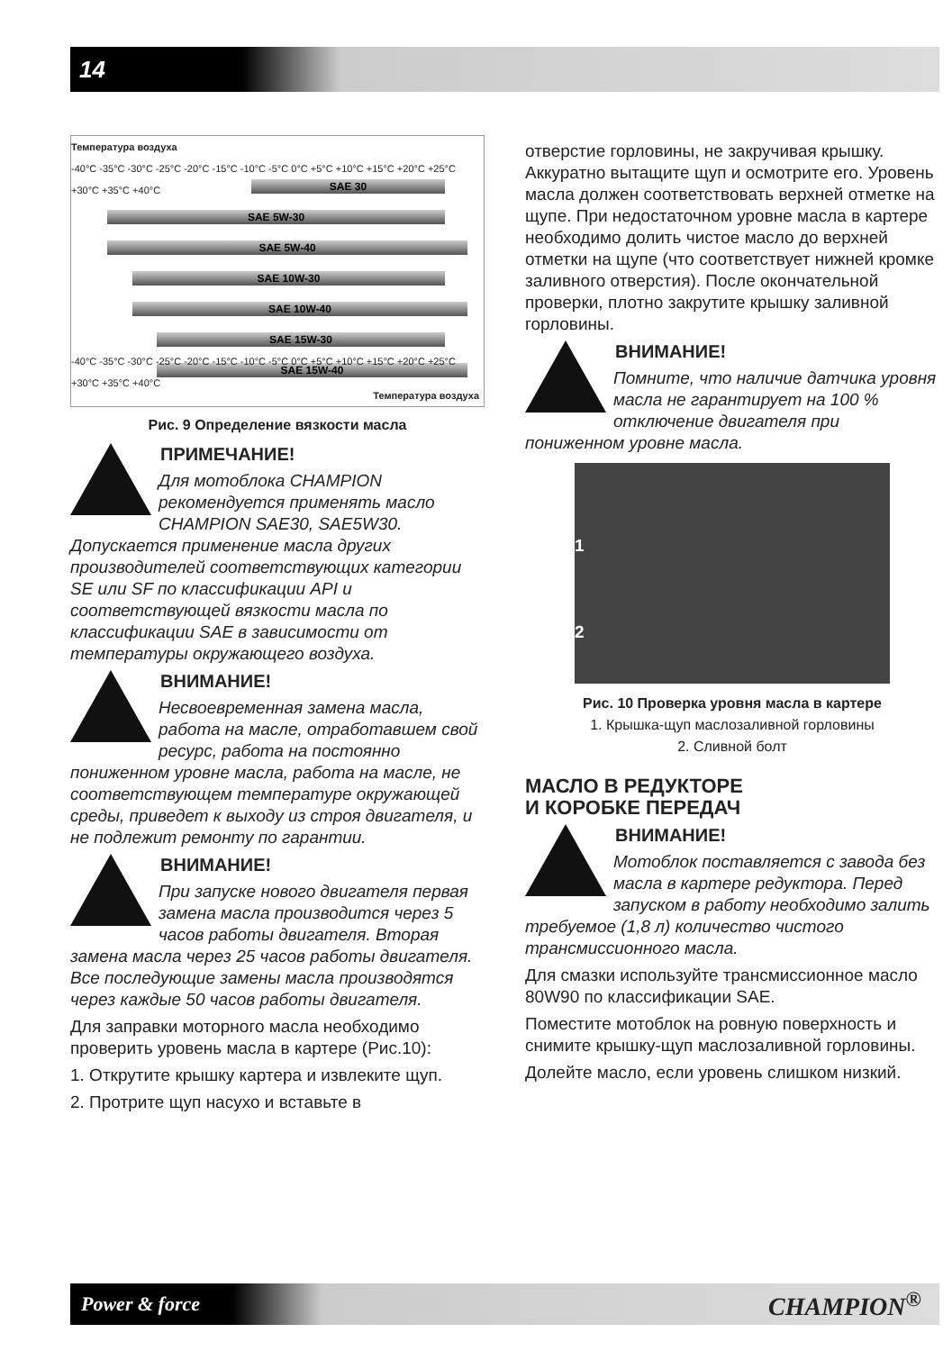14
Температура воздуха
-40°C -35°C -30°C -25°C -20°C -15°C -10°C -5°C 0°C +5°C +10°C +15°C +20°C +25°C +30°C +35°C +40°C
SAE 30
SAE 5W-30
SAE 5W-40
SAE 10W-30
SAE 10W-40
SAE 15W-30
SAE 15W-40
-40°C -35°C -30°C -25°C -20°C -15°C -10°C -5°C 0°C +5°C +10°C +15°C +20°C +25°C +30°C +35°C +40°C
Температура воздуха
Рис. 9 Определение вязкости масла
ПРИМЕЧАНИЕ!
Для мотоблока CHAMPION рекомендуется применять масло CHAMPION SAE30, SAE5W30. Допускается применение масла других производителей соответствующих категории SE или SF по классификации API и соответствующей вязкости масла по классификации SAE в зависимости от температуры окружающего воздуха.
ВНИМАНИЕ!
Несвоевременная замена масла, работа на масле, отработавшем свой ресурс, работа на постоянно пониженном уровне масла, работа на масле, не соответствующем температуре окружающей среды, приведет к выходу из строя двигателя, и не подлежит ремонту по гарантии.
ВНИМАНИЕ!
При запуске нового двигателя первая замена масла производится через 5 часов работы двигателя. Вторая замена масла через 25 часов работы двигателя. Все последующие замены масла производятся через каждые 50 часов работы двигателя.
Для заправки моторного масла необходимо проверить уровень масла в картере (Рис.10):
1. Открутите крышку картера и извлеките щуп.
2. Протрите щуп насухо и вставьте в
отверстие горловины, не закручивая крышку. Аккуратно вытащите щуп и осмотрите его. Уровень масла должен соответствовать верхней отметке на щупе. При недостаточном уровне масла в картере необходимо долить чистое масло до верхней отметки на щупе (что соответствует нижней кромке заливного отверстия). После окончательной проверки, плотно закрутите крышку заливной горловины.
ВНИМАНИЕ!
Помните, что наличие датчика уровня масла не гарантирует на 100 % отключение двигателя при пониженном уровне масла.
1
2
Рис. 10 Проверка уровня масла в картере
1. Крышка-щуп маслозаливной горловины
2. Сливной болт
МАСЛО В РЕДУКТОРЕ
И КОРОБКЕ ПЕРЕДАЧ
ВНИМАНИЕ!
Мотоблок поставляется с завода без масла в картере редуктора. Перед запуском в работу необходимо залить требуемое (1,8 л) количество чистого трансмиссионного масла.
Для смазки используйте трансмиссионное масло 80W90 по классификации SAE.
Поместите мотоблок на ровную поверхность и снимите крышку-щуп маслозаливной горловины.
Долейте масло, если уровень слишком низкий.
Power & force CHAMPION<sup>®</sup>